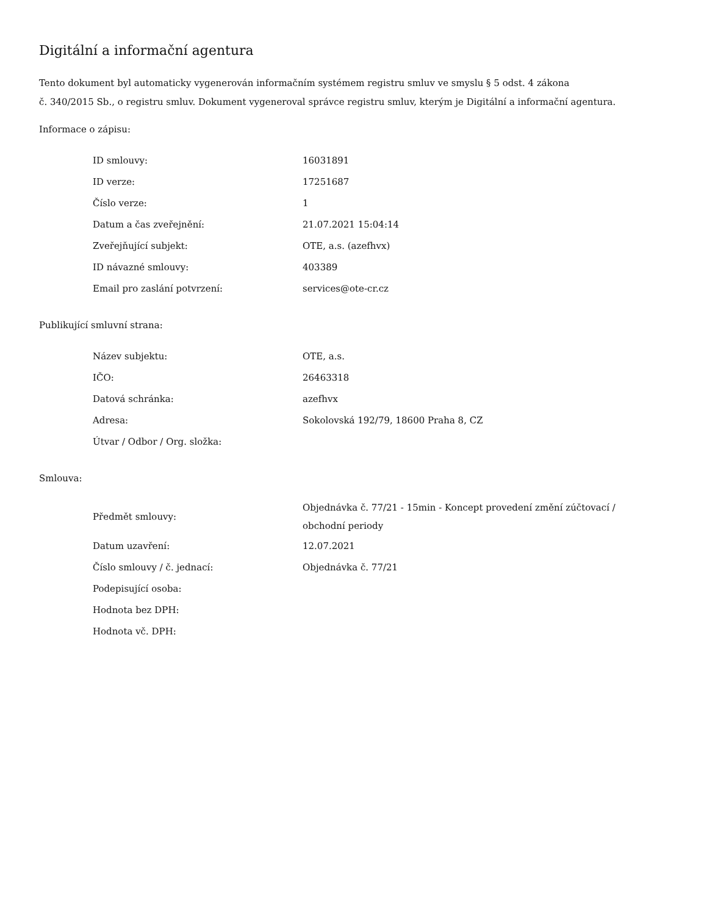Digitální a informační agentura
Tento dokument byl automaticky vygenerován informačním systémem registru smluv ve smyslu § 5 odst. 4 zákona
č. 340/2015 Sb., o registru smluv. Dokument vygeneroval správce registru smluv, kterým je Digitální a informační agentura.
Informace o zápisu:
| ID smlouvy: | 16031891 |
| ID verze: | 17251687 |
| Číslo verze: | 1 |
| Datum a čas zveřejnění: | 21.07.2021 15:04:14 |
| Zveřejňující subjekt: | OTE, a.s. (azefhvx) |
| ID návazné smlouvy: | 403389 |
| Email pro zaslání potvrzení: | services@ote-cr.cz |
Publikující smluvní strana:
| Název subjektu: | OTE, a.s. |
| IČO: | 26463318 |
| Datová schránka: | azefhvx |
| Adresa: | Sokolovská 192/79, 18600 Praha 8, CZ |
| Útvar / Odbor / Org. složka: | |
Smlouva:
| Předmět smlouvy: | Objednávka č. 77/21 - 15min - Koncept provedení změní zúčtovací / obchodní periody |
| Datum uzavření: | 12.07.2021 |
| Číslo smlouvy / č. jednací: | Objednávka č. 77/21 |
| Podepisující osoba: | |
| Hodnota bez DPH: | |
| Hodnota vč. DPH: | |